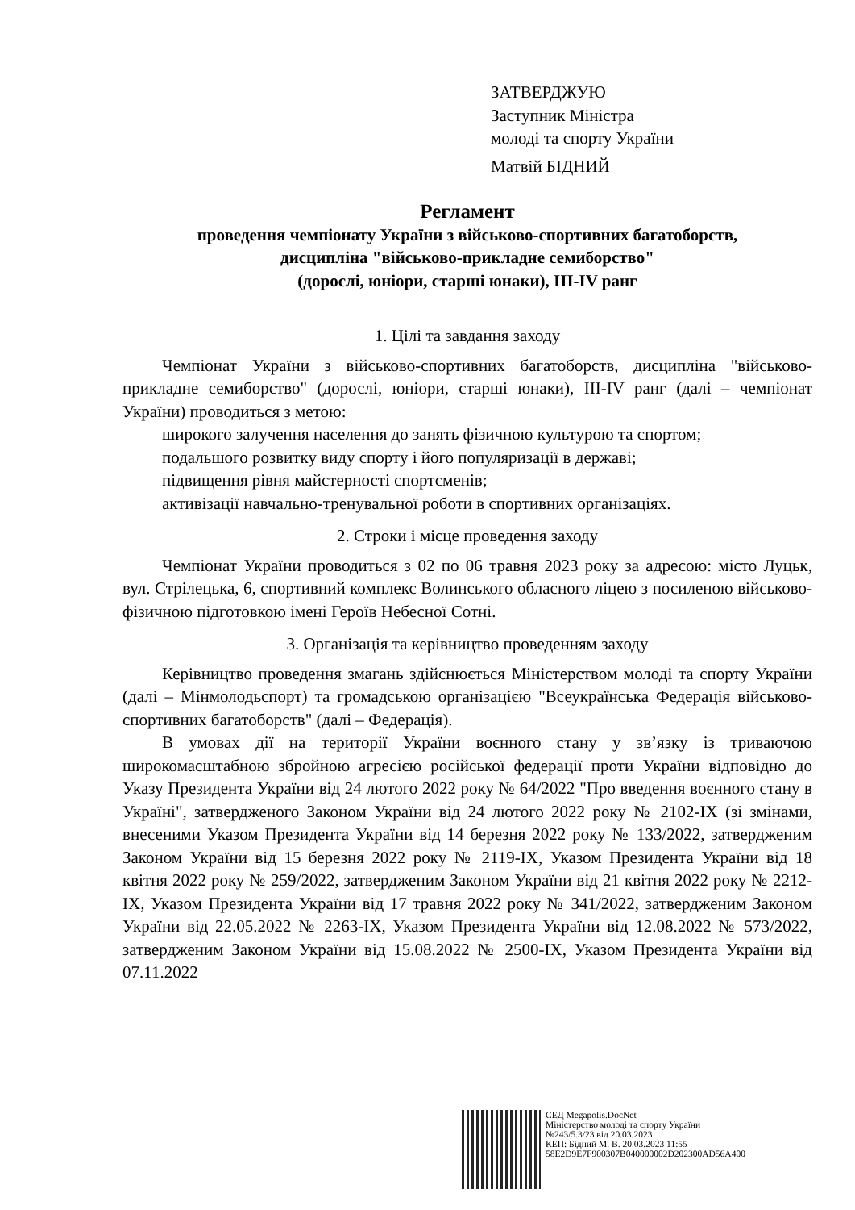ЗАТВЕРДЖУЮ
Заступник Міністра
молоді та спорту України
Матвій БІДНИЙ
Регламент
проведення чемпіонату України з військово-спортивних багатоборств,
дисципліна "військово-прикладне семиборство"
(дорослі, юніори, старші юнаки), ІІІ-IV ранг
1. Цілі та завдання заходу
Чемпіонат України з військово-спортивних багатоборств, дисципліна "військово-прикладне семиборство" (дорослі, юніори, старші юнаки), ІІІ-IV ранг (далі – чемпіонат України) проводиться з метою:
широкого залучення населення до занять фізичною культурою та спортом;
подальшого розвитку виду спорту і його популяризації в державі;
підвищення рівня майстерності спортсменів;
активізації навчально-тренувальної роботи в спортивних організаціях.
2. Строки і місце проведення заходу
Чемпіонат України проводиться з 02 по 06 травня 2023 року за адресою: місто Луцьк, вул. Стрілецька, 6, спортивний комплекс Волинського обласного ліцею з посиленою військово-фізичною підготовкою імені Героїв Небесної Сотні.
3. Організація та керівництво проведенням заходу
Керівництво проведення змагань здійснюється Міністерством молоді та спорту України (далі – Мінмолодьспорт) та громадською організацією "Всеукраїнська Федерація військово-спортивних багатоборств" (далі – Федерація).
В умовах дії на території України воєнного стану у зв’язку із триваючою широкомасштабною збройною агресією російської федерації проти України відповідно до Указу Президента України від 24 лютого 2022 року № 64/2022 "Про введення воєнного стану в Україні", затвердженого Законом України від 24 лютого 2022 року № 2102-IX (зі змінами, внесеними Указом Президента України від 14 березня 2022 року № 133/2022, затвердженим Законом України від 15 березня 2022 року № 2119-IX, Указом Президента України від 18 квітня 2022 року № 259/2022, затвердженим Законом України від 21 квітня 2022 року № 2212-IX, Указом Президента України від 17 травня 2022 року № 341/2022, затвердженим Законом України від 22.05.2022 № 2263-IX, Указом Президента України від 12.08.2022 № 573/2022, затвердженим Законом України від 15.08.2022 № 2500-IX, Указом Президента України від 07.11.2022
СЕД Megapolis.DocNet
Міністерство молоді та спорту України
№243/5.3/23 від 20.03.2023
КЕП: Бідний М. В. 20.03.2023 11:55
58E2D9E7F900307B040000002D202300AD56A400